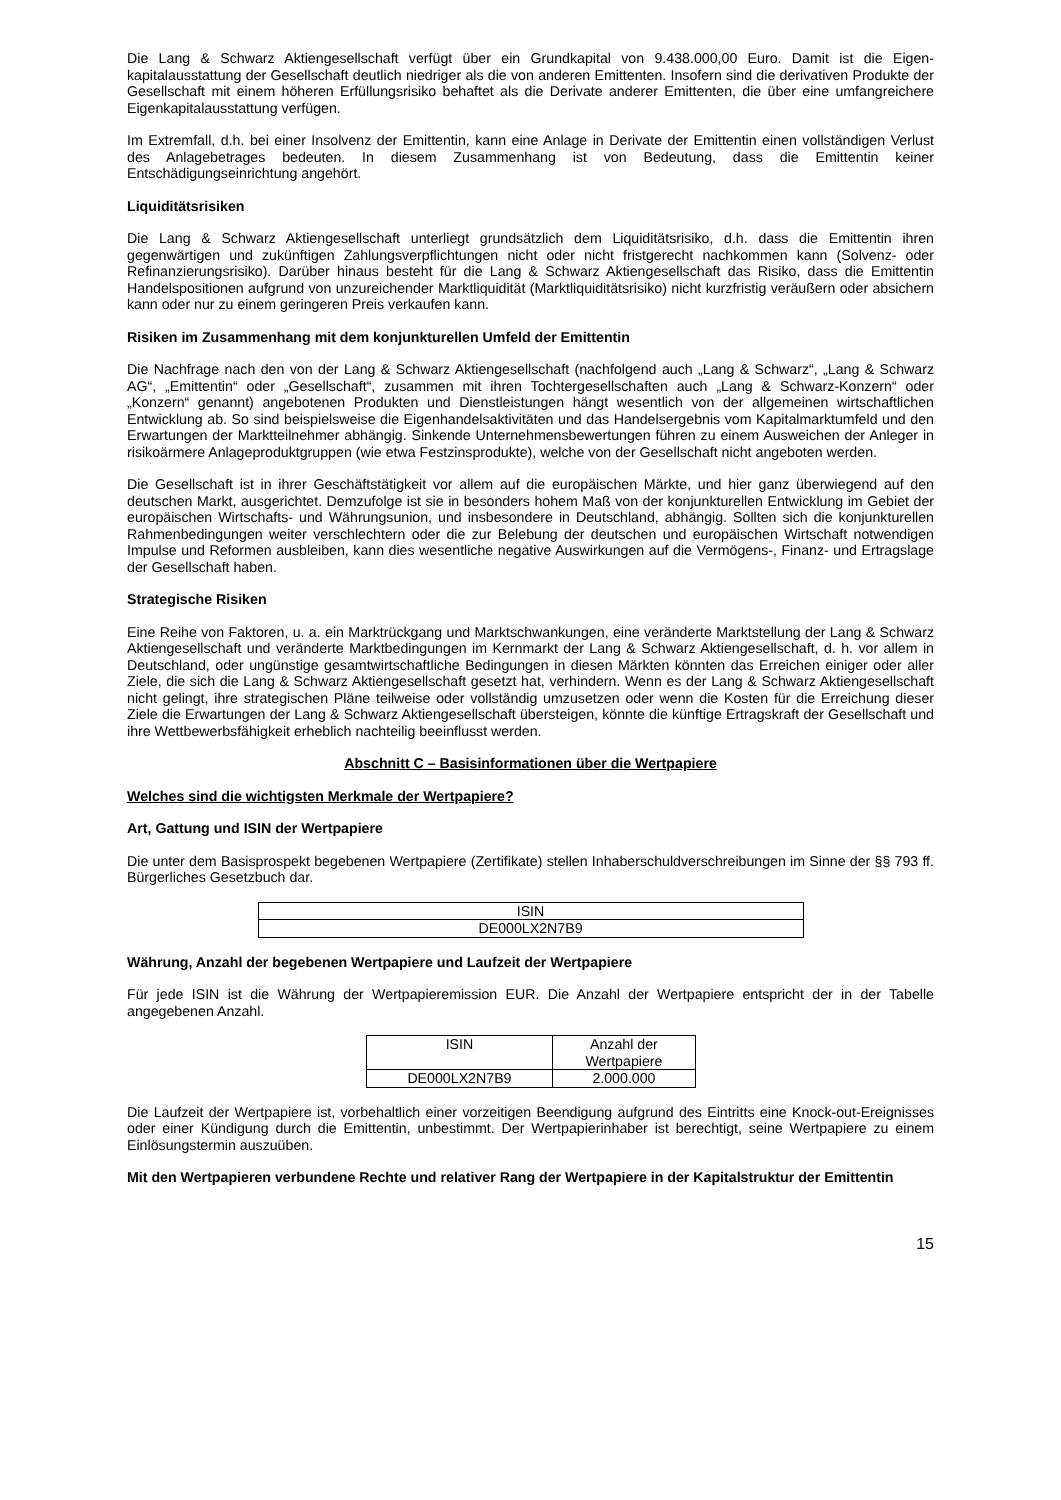Die Lang & Schwarz Aktiengesellschaft verfügt über ein Grundkapital von 9.438.000,00 Euro. Damit ist die Eigen­kapitalausstattung der Gesellschaft deutlich niedriger als die von anderen Emittenten. Insofern sind die derivativen Produkte der Gesellschaft mit einem höheren Erfüllungsrisiko behaftet als die Derivate anderer Emittenten, die über eine umfangreichere Eigenkapitalausstattung verfügen.
Im Extremfall, d.h. bei einer Insolvenz der Emittentin, kann eine Anlage in Derivate der Emittentin einen vollständigen Verlust des Anlagebetrages bedeuten. In diesem Zusammenhang ist von Bedeutung, dass die Emittentin keiner Entschädigungseinrichtung angehört.
Liquiditätsrisiken
Die Lang & Schwarz Aktiengesellschaft unterliegt grundsätzlich dem Liquiditätsrisiko, d.h. dass die Emittentin ihren gegenwärtigen und zukünftigen Zahlungsverpflichtungen nicht oder nicht fristgerecht nachkommen kann (Solvenz- oder Refinanzierungsrisiko). Darüber hinaus besteht für die Lang & Schwarz Aktiengesellschaft das Risiko, dass die Emittentin Handelspositionen aufgrund von unzureichender Marktliquidität (Marktliquiditätsrisiko) nicht kurzfristig veräußern oder absichern kann oder nur zu einem geringeren Preis verkaufen kann.
Risiken im Zusammenhang mit dem konjunkturellen Umfeld der Emittentin
Die Nachfrage nach den von der Lang & Schwarz Aktiengesellschaft (nachfolgend auch „Lang & Schwarz“, „Lang & Schwarz AG“, „Emittentin“ oder „Gesellschaft“, zusammen mit ihren Tochtergesellschaften auch „Lang & Schwarz-Konzern“ oder „Konzern“ genannt) angebotenen Produkten und Dienstleistungen hängt wesentlich von der allgemeinen wirtschaftlichen Entwicklung ab. So sind beispielsweise die Eigenhandelsaktivitäten und das Handelsergebnis vom Kapitalmarktumfeld und den Erwartungen der Marktteilnehmer abhängig. Sinkende Unternehmensbewertungen führen zu einem Ausweichen der Anleger in risikoärmere Anlageproduktgruppen (wie etwa Festzinsprodukte), welche von der Gesellschaft nicht angeboten werden.
Die Gesellschaft ist in ihrer Geschäftstätigkeit vor allem auf die europäischen Märkte, und hier ganz überwiegend auf den deutschen Markt, ausgerichtet. Demzufolge ist sie in besonders hohem Maß von der konjunkturellen Entwicklung im Gebiet der europäischen Wirtschafts- und Währungsunion, und insbesondere in Deutschland, abhängig. Sollten sich die konjunkturellen Rahmenbedingungen weiter verschlechtern oder die zur Belebung der deutschen und europäischen Wirtschaft notwendigen Impulse und Reformen ausbleiben, kann dies wesentliche negative Auswirkungen auf die Vermögens-, Finanz- und Ertragslage der Gesellschaft haben.
Strategische Risiken
Eine Reihe von Faktoren, u. a. ein Marktrückgang und Marktschwankungen, eine veränderte Marktstellung der Lang & Schwarz Aktiengesellschaft und veränderte Marktbedingungen im Kernmarkt der Lang & Schwarz Aktiengesellschaft, d. h. vor allem in Deutschland, oder ungünstige gesamtwirtschaftliche Bedingungen in diesen Märkten könnten das Erreichen einiger oder aller Ziele, die sich die Lang & Schwarz Aktiengesellschaft gesetzt hat, verhindern. Wenn es der Lang & Schwarz Aktiengesellschaft nicht gelingt, ihre strategischen Pläne teilweise oder vollständig umzusetzen oder wenn die Kosten für die Erreichung dieser Ziele die Erwartungen der Lang & Schwarz Aktiengesellschaft übersteigen, könnte die künftige Ertragskraft der Gesellschaft und ihre Wettbewerbsfähigkeit erheblich nachteilig beeinflusst werden.
Abschnitt C – Basisinformationen über die Wertpapiere
Welches sind die wichtigsten Merkmale der Wertpapiere?
Art, Gattung und ISIN der Wertpapiere
Die unter dem Basisprospekt begebenen Wertpapiere (Zertifikate) stellen Inhaberschuldverschreibungen im Sinne der §§ 793 ff. Bürgerliches Gesetzbuch dar.
| ISIN |
| --- |
| DE000LX2N7B9 |
Währung, Anzahl der begebenen Wertpapiere und Laufzeit der Wertpapiere
Für jede ISIN ist die Währung der Wertpapieremission EUR. Die Anzahl der Wertpapiere entspricht der in der Tabelle angegebenen Anzahl.
| ISIN | Anzahl der Wertpapiere |
| --- | --- |
| DE000LX2N7B9 | 2.000.000 |
Die Laufzeit der Wertpapiere ist, vorbehaltlich einer vorzeitigen Beendigung aufgrund des Eintritts eine Knock-out-Ereignisses oder einer Kündigung durch die Emittentin, unbestimmt. Der Wertpapierinhaber ist berechtigt, seine Wertpapiere zu einem Einlösungstermin auszuüben.
Mit den Wertpapieren verbundene Rechte und relativer Rang der Wertpapiere in der Kapitalstruktur der Emittentin
15